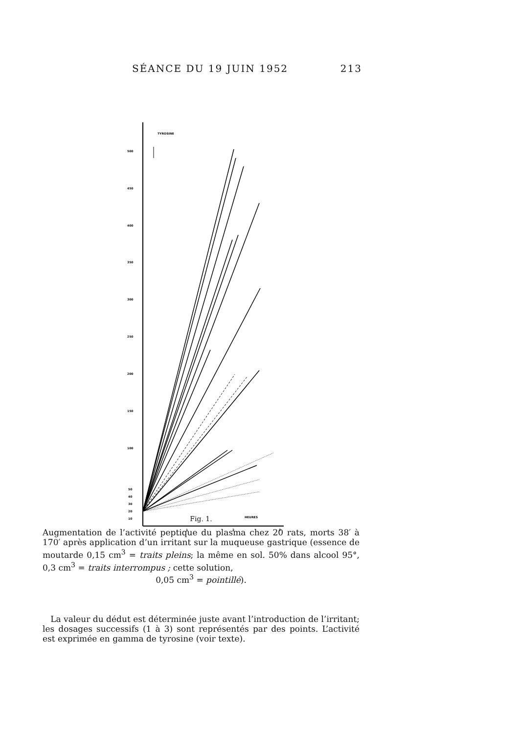SÉANCE DU 19 JUIN 1952 213
TYROSINE
500
450
400
350
300
250
200
150
100
50
40
30
20
10
1
2
3
HEURES
Fig. 1.
Augmentation de l’activité peptique du plasma chez 20 rats, morts 38′ à 170′ après application d’un irritant sur la muqueuse gastrique (essence de moutarde 0,15 cm<sup>3</sup> = traits pleins; la même en sol. 50% dans alcool 95°, 0,3 cm<sup>3</sup> = traits interrompus ; cette solution,
0,05 cm<sup>3</sup> = pointillé).
La valeur du dédut est déterminée juste avant l’introduction de l’irritant; les dosages successifs (1 à 3) sont représentés par des points. L’activité est exprimée en gamma de tyrosine (voir texte).